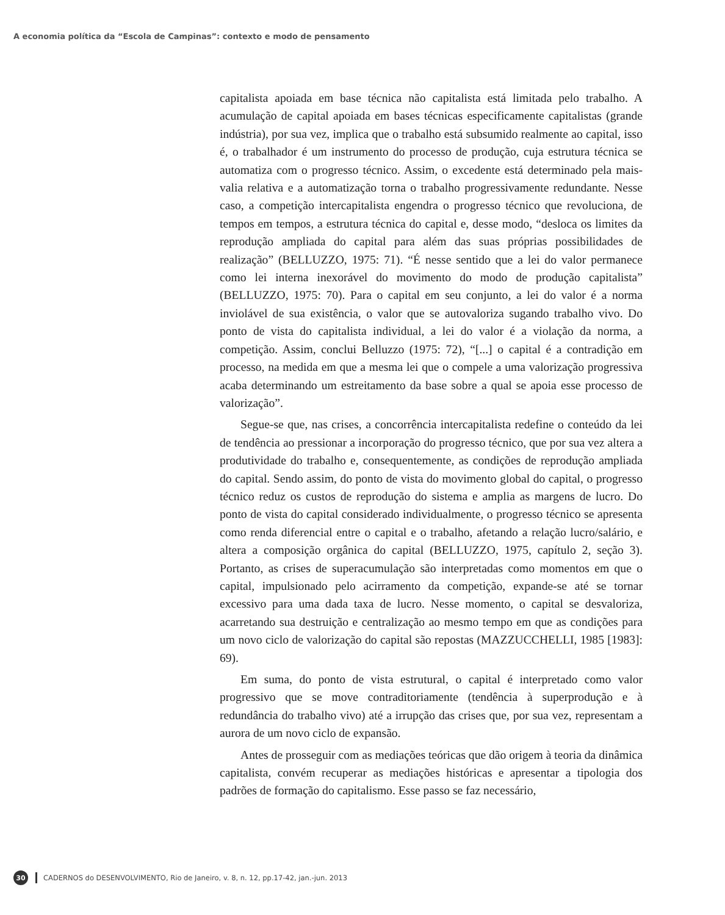A economia política da “Escola de Campinas”: contexto e modo de pensamento
capitalista apoiada em base técnica não capitalista está limitada pelo trabalho. A acumulação de capital apoiada em bases técnicas especificamente capitalistas (grande indústria), por sua vez, implica que o trabalho está subsumido realmente ao capital, isso é, o trabalhador é um instrumento do processo de produção, cuja estrutura técnica se automatiza com o progresso técnico. Assim, o excedente está determinado pela mais-valia relativa e a automatização torna o trabalho progressivamente redundante. Nesse caso, a competição intercapitalista engendra o progresso técnico que revoluciona, de tempos em tempos, a estrutura técnica do capital e, desse modo, “desloca os limites da reprodução ampliada do capital para além das suas próprias possibilidades de realização” (BELLUZZO, 1975: 71). “É nesse sentido que a lei do valor permanece como lei interna inexorável do movimento do modo de produção capitalista” (BELLUZZO, 1975: 70). Para o capital em seu conjunto, a lei do valor é a norma inviolável de sua existência, o valor que se autovaloriza sugando trabalho vivo. Do ponto de vista do capitalista individual, a lei do valor é a violação da norma, a competição. Assim, conclui Belluzzo (1975: 72), “[...] o capital é a contradição em processo, na medida em que a mesma lei que o compele a uma valorização progressiva acaba determinando um estreitamento da base sobre a qual se apoia esse processo de valorização”.
Segue-se que, nas crises, a concorrência intercapitalista redefine o conteúdo da lei de tendência ao pressionar a incorporação do progresso técnico, que por sua vez altera a produtividade do trabalho e, consequentemente, as condições de reprodução ampliada do capital. Sendo assim, do ponto de vista do movimento global do capital, o progresso técnico reduz os custos de reprodução do sistema e amplia as margens de lucro. Do ponto de vista do capital considerado individualmente, o progresso técnico se apresenta como renda diferencial entre o capital e o trabalho, afetando a relação lucro/salário, e altera a composição orgânica do capital (BELLUZZO, 1975, capítulo 2, seção 3). Portanto, as crises de superacumulação são interpretadas como momentos em que o capital, impulsionado pelo acirramento da competição, expande-se até se tornar excessivo para uma dada taxa de lucro. Nesse momento, o capital se desvaloriza, acarretando sua destruição e centralização ao mesmo tempo em que as condições para um novo ciclo de valorização do capital são repostas (MAZZUCCHELLI, 1985 [1983]: 69).
Em suma, do ponto de vista estrutural, o capital é interpretado como valor progressivo que se move contraditoriamente (tendência à superprodução e à redundância do trabalho vivo) até a irrupção das crises que, por sua vez, representam a aurora de um novo ciclo de expansão.
Antes de prosseguir com as mediações teóricas que dão origem à teoria da dinâmica capitalista, convém recuperar as mediações históricas e apresentar a tipologia dos padrões de formação do capitalismo. Esse passo se faz necessário,
30
CADERNOS do DESENVOLVIMENTO, Rio de Janeiro, v. 8, n. 12, pp.17-42, jan.-jun. 2013